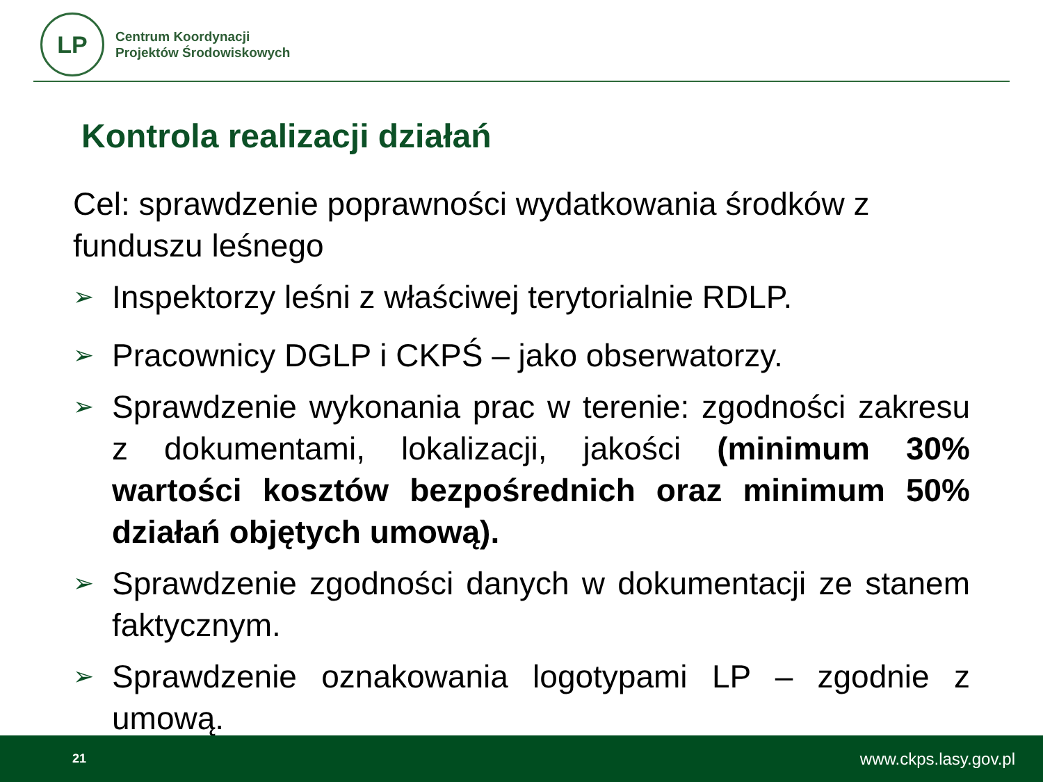LP
Centrum Koordynacji
Projektów Środowiskowych
Kontrola realizacji działań
Cel: sprawdzenie poprawności wydatkowania środków z funduszu leśnego
➢
Inspektorzy leśni z właściwej terytorialnie RDLP.
➢
Pracownicy DGLP i CKPŚ – jako obserwatorzy.
➢
Sprawdzenie wykonania prac w terenie: zgodności zakresu z dokumentami, lokalizacji, jakości (minimum 30% wartości kosztów bezpośrednich oraz minimum 50% działań objętych umową).
➢
Sprawdzenie zgodności danych w dokumentacji ze stanem faktycznym.
➢
Sprawdzenie oznakowania logotypami LP – zgodnie z umową.
21 www.ckps.lasy.gov.pl